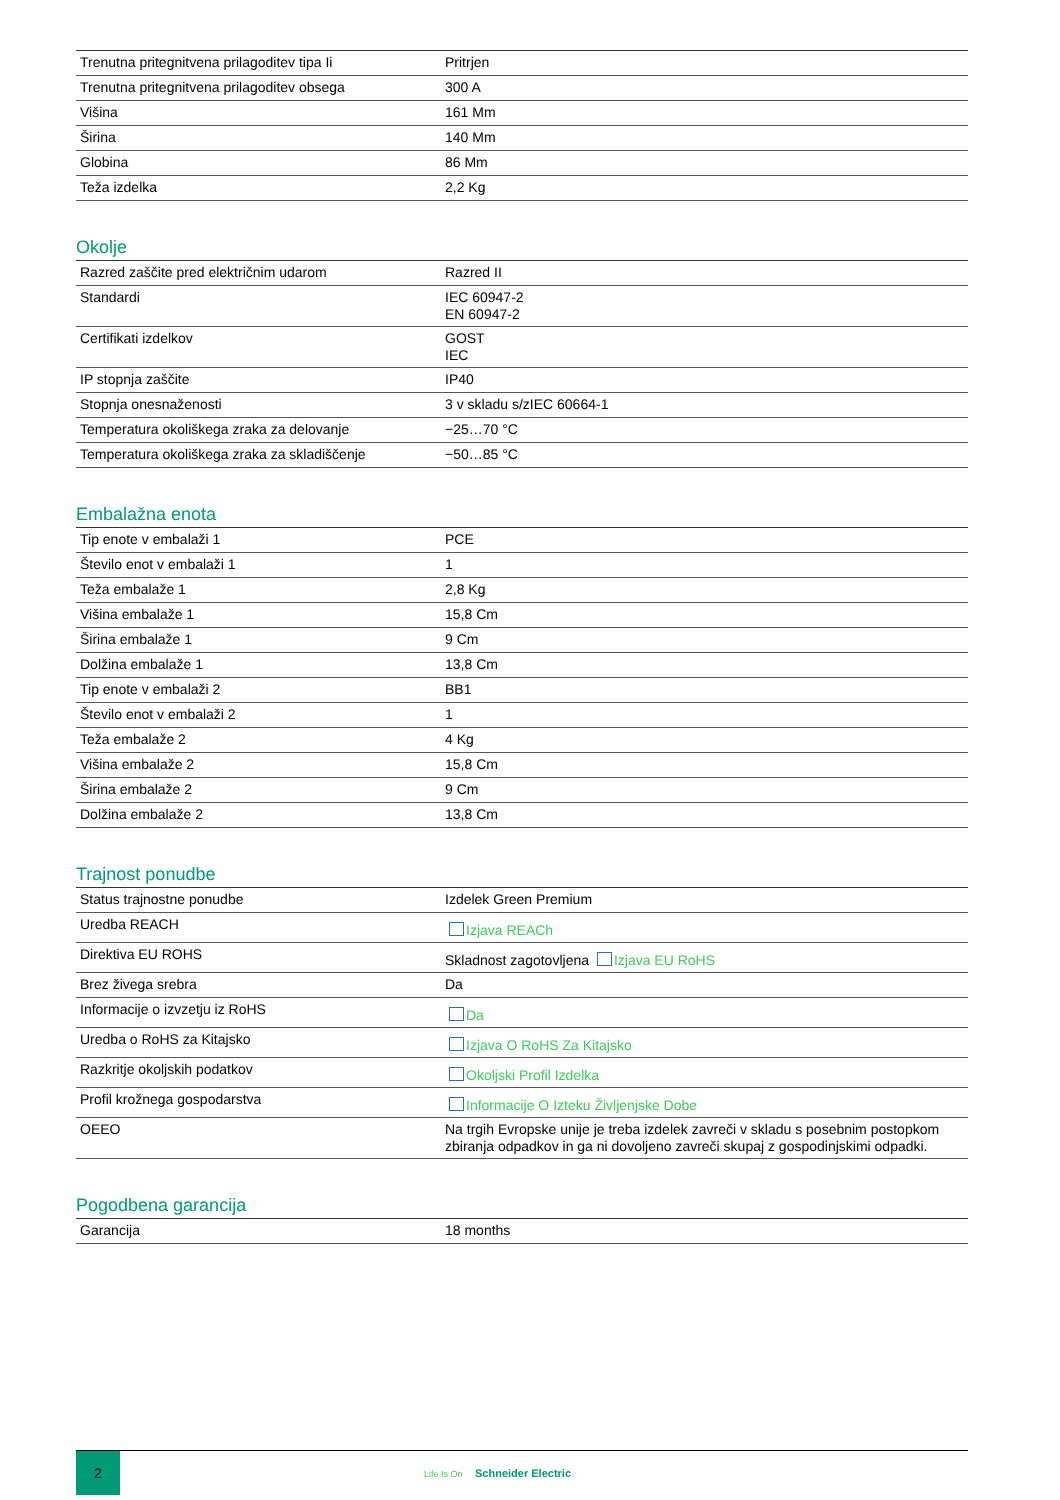| Trenutna pritegnitvena prilagoditev tipa Ii | Pritrjen |
| Trenutna pritegnitvena prilagoditev obsega | 300 A |
| Višina | 161 Mm |
| Širina | 140 Mm |
| Globina | 86 Mm |
| Teža izdelka | 2,2 Kg |
Okolje
| Razred zaščite pred električnim udarom | Razred II |
| Standardi | IEC 60947-2 EN 60947-2 |
| Certifikati izdelkov | GOST IEC |
| IP stopnja zaščite | IP40 |
| Stopnja onesnaženosti | 3 v skladu s/zIEC 60664-1 |
| Temperatura okoliškega zraka za delovanje | −25…70 °C |
| Temperatura okoliškega zraka za skladiščenje | −50…85 °C |
Embalažna enota
| Tip enote v embalaži 1 | PCE |
| Število enot v embalaži 1 | 1 |
| Teža embalaže 1 | 2,8 Kg |
| Višina embalaže 1 | 15,8 Cm |
| Širina embalaže 1 | 9 Cm |
| Dolžina embalaže 1 | 13,8 Cm |
| Tip enote v embalaži 2 | BB1 |
| Število enot v embalaži 2 | 1 |
| Teža embalaže 2 | 4 Kg |
| Višina embalaže 2 | 15,8 Cm |
| Širina embalaže 2 | 9 Cm |
| Dolžina embalaže 2 | 13,8 Cm |
Trajnost ponudbe
| Status trajnostne ponudbe | Izdelek Green Premium |
| Uredba REACH | Izjava REACh |
| Direktiva EU ROHS | Skladnost zagotovljena Izjava EU RoHS |
| Brez živega srebra | Da |
| Informacije o izvzetju iz RoHS | Da |
| Uredba o RoHS za Kitajsko | Izjava O RoHS Za Kitajsko |
| Razkritje okoljskih podatkov | Okoljski Profil Izdelka |
| Profil krožnega gospodarstva | Informacije O Izteku Življenjske Dobe |
| OEEO | Na trgih Evropske unije je treba izdelek zavreči v skladu s posebnim postopkom zbiranja odpadkov in ga ni dovoljeno zavreči skupaj z gospodinjskimi odpadki. |
Pogodbena garancija
| Garancija | 18 months |
2
Life Is On Schneider Electric